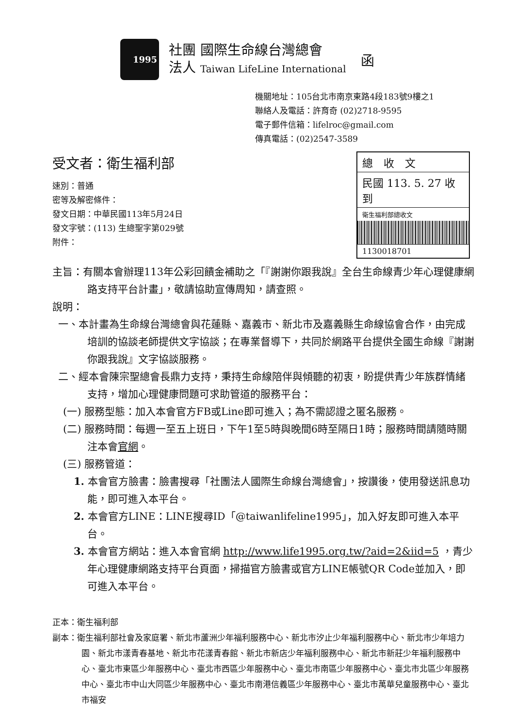1995
社團 國際生命線台灣總會
法人 Taiwan LifeLine International
函
機關地址：105台北市南京東路4段183號9樓之1
聯絡人及電話：許育奇 (02)2718-9595
電子郵件信箱：lifelroc@gmail.com
傳真電話：(02)2547-3589
總　收　文
民國 113. 5. 27 收到
衛生福利部總收文
1130018701
受文者：衛生福利部
速別：普通
密等及解密條件：
發文日期：中華民國113年5月24日
發文字號：(113) 生總聖字第029號
附件：
主旨：有關本會辦理113年公彩回饋金補助之「『謝謝你跟我說』全台生命線青少年心理健康網路支持平台計畫」，敬請協助宣傳周知，請查照。
說明：
一、本計畫為生命線台灣總會與花蓮縣、嘉義市、新北市及嘉義縣生命線協會合作，由完成培訓的協談老師提供文字協談；在專業督導下，共同於網路平台提供全國生命線『謝謝你跟我說』文字協談服務。
二、經本會陳宗聖總會長鼎力支持，秉持生命線陪伴與傾聽的初衷，盼提供青少年族群情緒支持，增加心理健康問題可求助管道的服務平台：
(一) 服務型態：加入本會官方FB或Line即可進入；為不需認證之匿名服務。
(二) 服務時間：每週一至五上班日，下午1至5時與晚間6時至隔日1時；服務時間請隨時關注本會官網。
(三) 服務管道：
1. 本會官方臉書：臉書搜尋「社團法人國際生命線台灣總會」，按讚後，使用發送訊息功能，即可進入本平台。
2. 本會官方LINE：LINE搜尋ID「@taiwanlifeline1995」，加入好友即可進入本平台。
3. 本會官方網站：進入本會官網 http://www.life1995.org.tw/?aid=2&iid=5 ，青少年心理健康網路支持平台頁面，掃描官方臉書或官方LINE帳號QR Code並加入，即可進入本平台。
正本：衛生福利部
副本：衛生福利部社會及家庭署、新北市蘆洲少年福利服務中心、新北市汐止少年福利服務中心、新北市少年培力園、新北市漾青春基地、新北市花漾青春館、新北市新店少年福利服務中心、新北市新莊少年福利服務中心、臺北市東區少年服務中心、臺北市西區少年服務中心、臺北市南區少年服務中心、臺北市北區少年服務中心、臺北市中山大同區少年服務中心、臺北市南港信義區少年服務中心、臺北市萬華兒童服務中心、臺北市福安